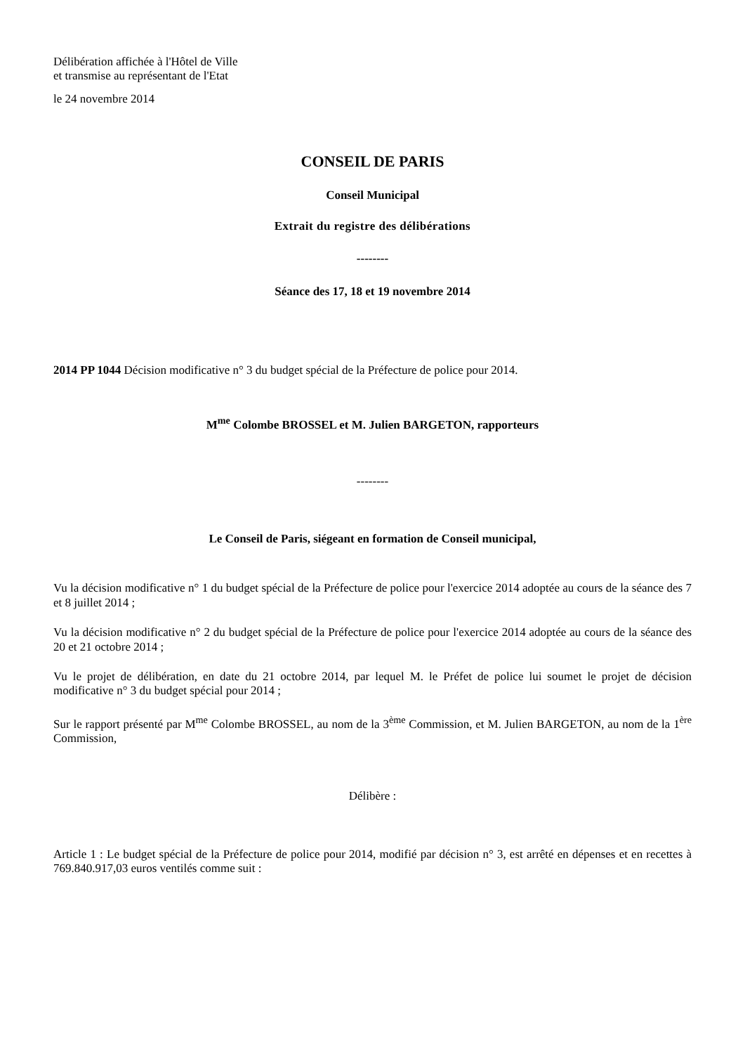Délibération affichée à l'Hôtel de Ville
et transmise au représentant de l'Etat
le 24 novembre 2014
CONSEIL DE PARIS
Conseil Municipal
Extrait du registre des délibérations
--------
Séance des 17, 18 et 19 novembre 2014
2014 PP 1044 Décision modificative n° 3 du budget spécial de la Préfecture de police pour 2014.
M<sup>me</sup> Colombe BROSSEL et M. Julien BARGETON, rapporteurs
--------
Le Conseil de Paris, siégeant en formation de Conseil municipal,
Vu la décision modificative n° 1 du budget spécial de la Préfecture de police pour l'exercice 2014 adoptée au cours de la séance des 7 et 8 juillet 2014 ;
Vu la décision modificative n° 2 du budget spécial de la Préfecture de police pour l'exercice 2014 adoptée au cours de la séance des 20 et 21 octobre 2014 ;
Vu le projet de délibération, en date du 21 octobre 2014, par lequel M. le Préfet de police lui soumet le projet de décision modificative n° 3 du budget spécial pour 2014 ;
Sur le rapport présenté par M<sup>me</sup> Colombe BROSSEL, au nom de la 3<sup>ème</sup> Commission, et M. Julien BARGETON, au nom de la 1<sup>ère</sup> Commission,
Délibère :
Article 1 : Le budget spécial de la Préfecture de police pour 2014, modifié par décision n° 3, est arrêté en dépenses et en recettes à 769.840.917,03 euros ventilés comme suit :